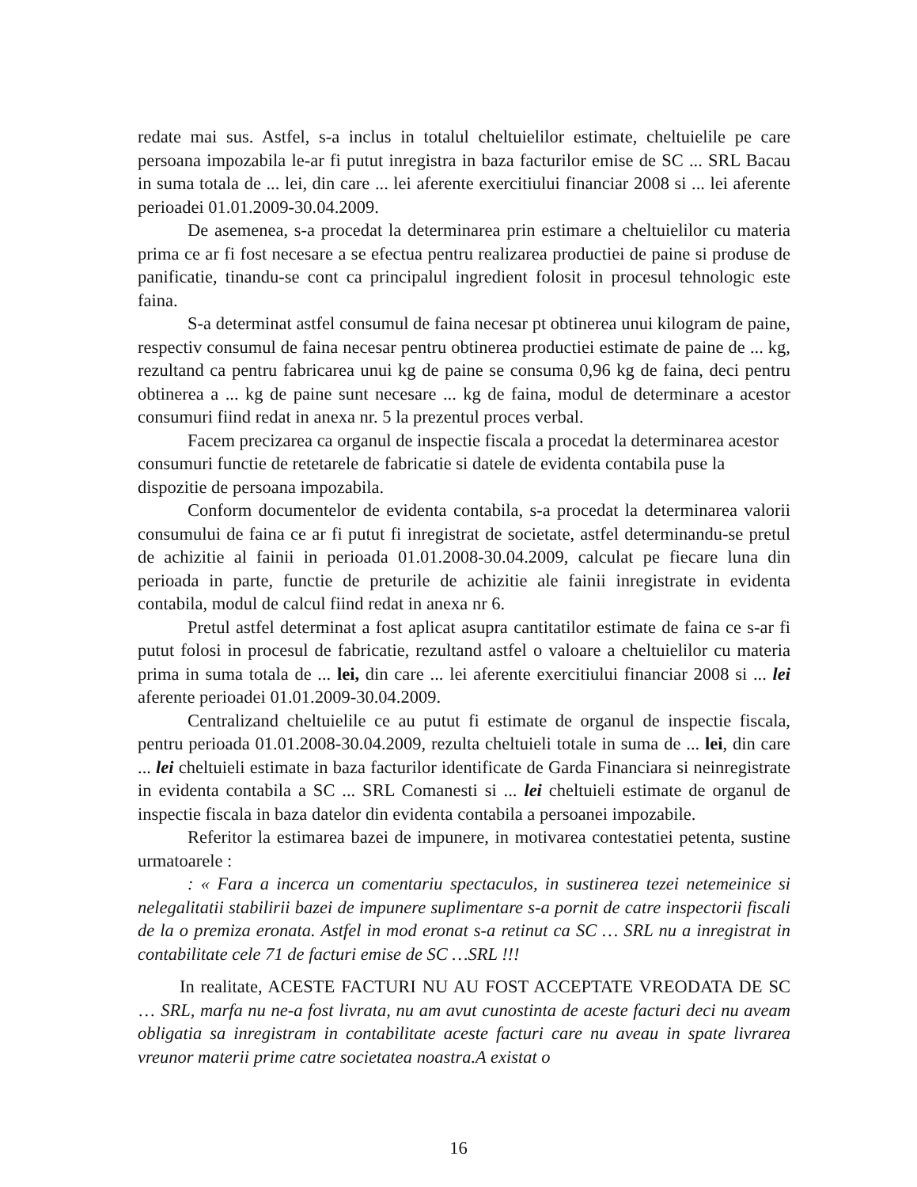redate mai sus. Astfel, s-a inclus in totalul cheltuielilor estimate, cheltuielile pe care persoana impozabila le-ar fi putut inregistra in baza facturilor emise de SC ... SRL Bacau in suma totala de ... lei, din care ... lei aferente exercitiului financiar 2008 si ... lei aferente perioadei 01.01.2009-30.04.2009.
De asemenea, s-a procedat la determinarea prin estimare a cheltuielilor cu materia prima ce ar fi fost necesare a se efectua pentru realizarea productiei de paine si produse de panificatie, tinandu-se cont ca principalul ingredient folosit in procesul tehnologic este faina.
S-a determinat astfel consumul de faina necesar pt obtinerea unui kilogram de paine, respectiv consumul de faina necesar pentru obtinerea productiei estimate de paine de ... kg, rezultand ca pentru fabricarea unui kg de paine se consuma 0,96 kg de faina, deci pentru obtinerea a ... kg de paine sunt necesare ... kg de faina, modul de determinare a acestor consumuri fiind redat in anexa nr. 5 la prezentul proces verbal.
Facem precizarea ca organul de inspectie fiscala a procedat la determinarea acestor consumuri functie de retetarele de fabricatie si datele de evidenta contabila puse la dispozitie de persoana impozabila.
Conform documentelor de evidenta contabila, s-a procedat la determinarea valorii consumului de faina ce ar fi putut fi inregistrat de societate, astfel determinandu-se pretul de achizitie al fainii in perioada 01.01.2008-30.04.2009, calculat pe fiecare luna din perioada in parte, functie de preturile de achizitie ale fainii inregistrate in evidenta contabila, modul de calcul fiind redat in anexa nr 6.
Pretul astfel determinat a fost aplicat asupra cantitatilor estimate de faina ce s-ar fi putut folosi in procesul de fabricatie, rezultand astfel o valoare a cheltuielilor cu materia prima in suma totala de ... lei, din care ... lei aferente exercitiului financiar 2008 si ... lei aferente perioadei 01.01.2009-30.04.2009.
Centralizand cheltuielile ce au putut fi estimate de organul de inspectie fiscala, pentru perioada 01.01.2008-30.04.2009, rezulta cheltuieli totale in suma de ... lei, din care ... lei cheltuieli estimate in baza facturilor identificate de Garda Financiara si neinregistrate in evidenta contabila a SC ... SRL Comanesti si ... lei cheltuieli estimate de organul de inspectie fiscala in baza datelor din evidenta contabila a persoanei impozabile.
Referitor la estimarea bazei de impunere, in motivarea contestatiei petenta, sustine urmatoarele :
: « Fara a incerca un comentariu spectaculos, in sustinerea tezei netemeinice si nelegalitatii stabilirii bazei de impunere suplimentare s-a pornit de catre inspectorii fiscali de la o premiza eronata. Astfel in mod eronat s-a retinut ca SC … SRL nu a inregistrat in contabilitate cele 71 de facturi emise de SC …SRL !!!
In realitate, ACESTE FACTURI NU AU FOST ACCEPTATE VREODATA DE SC … SRL, marfa nu ne-a fost livrata, nu am avut cunostinta de aceste facturi deci nu aveam obligatia sa inregistram in contabilitate aceste facturi care nu aveau in spate livrarea vreunor materii prime catre societatea noastra.A existat o
16